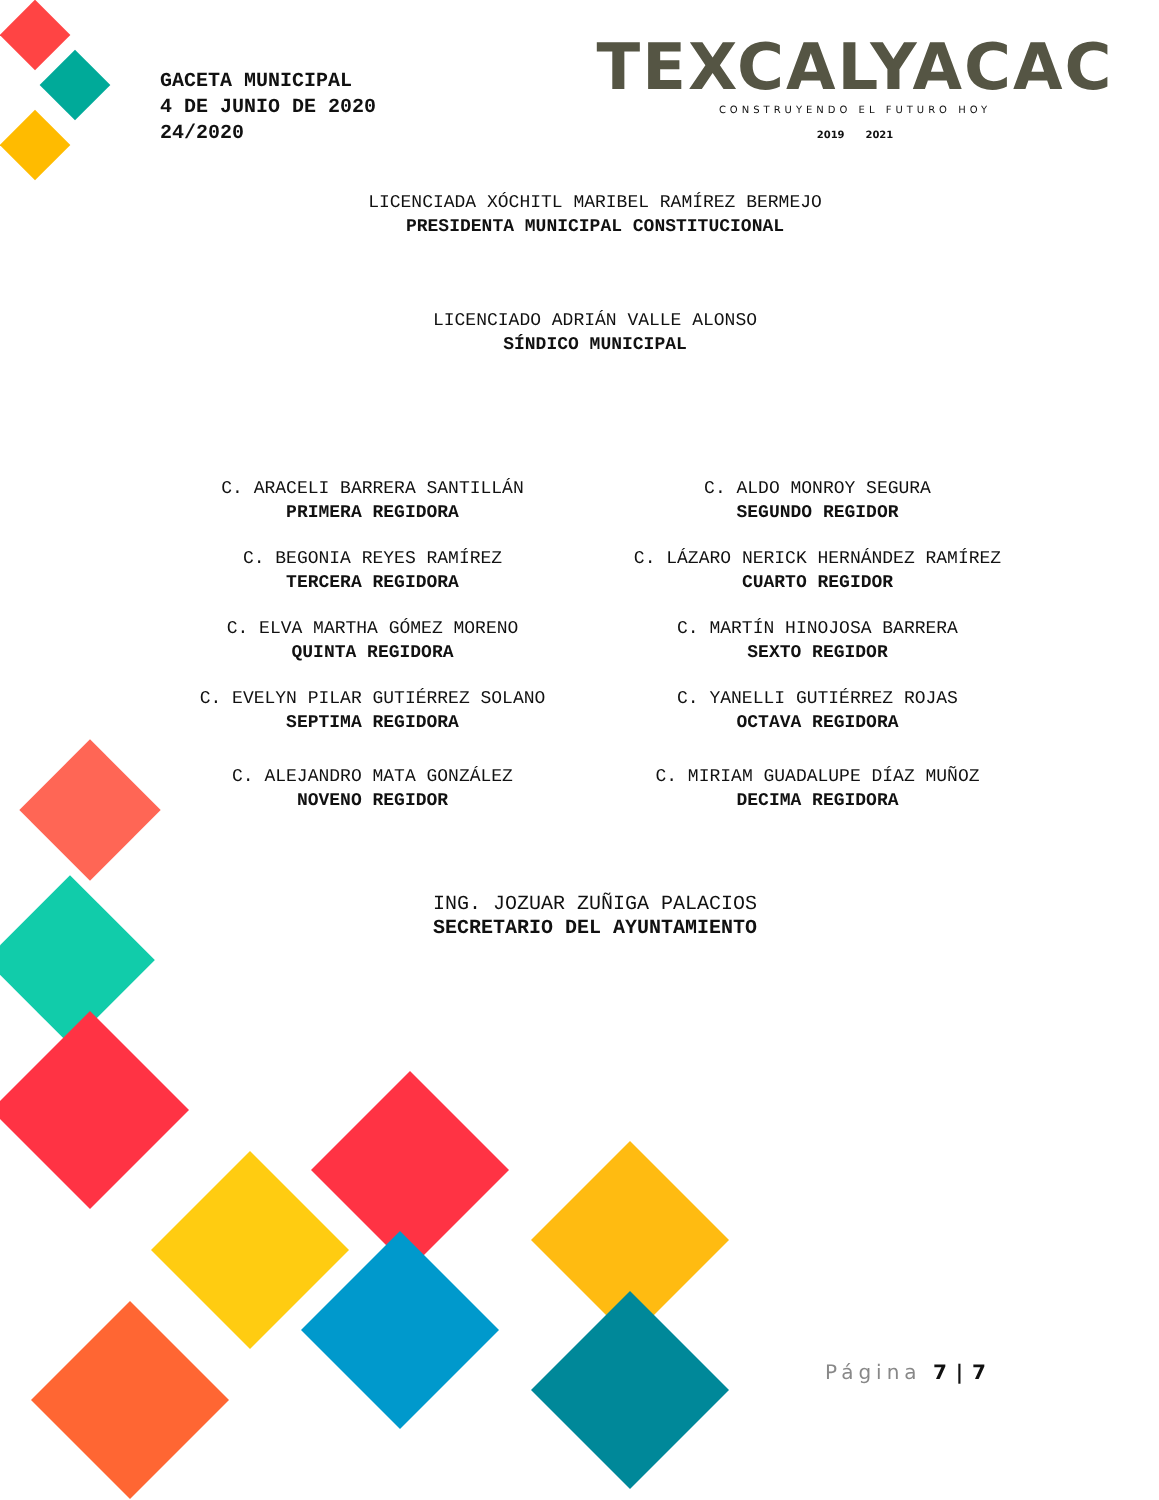GACETA MUNICIPAL
4 DE JUNIO DE 2020
24/2020
TEXCALYACAC
CONSTRUYENDO EL FUTURO HOY
2019 2021
LICENCIADA XÓCHITL MARIBEL RAMÍREZ BERMEJO
PRESIDENTA MUNICIPAL CONSTITUCIONAL
LICENCIADO ADRIÁN VALLE ALONSO
SÍNDICO MUNICIPAL
C. ARACELI BARRERA SANTILLÁN
PRIMERA REGIDORA
C. ALDO MONROY SEGURA
SEGUNDO REGIDOR
C. BEGONIA REYES RAMÍREZ
TERCERA REGIDORA
C. LÁZARO NERICK HERNÁNDEZ RAMÍREZ
CUARTO REGIDOR
C. ELVA MARTHA GÓMEZ MORENO
QUINTA REGIDORA
C. MARTÍN HINOJOSA BARRERA
SEXTO REGIDOR
C. EVELYN PILAR GUTIÉRREZ SOLANO
SEPTIMA REGIDORA
C. YANELLI GUTIÉRREZ ROJAS
OCTAVA REGIDORA
C. ALEJANDRO MATA GONZÁLEZ
NOVENO REGIDOR
C. MIRIAM GUADALUPE DÍAZ MUÑOZ
DECIMA REGIDORA
ING. JOZUAR ZUÑIGA PALACIOS
SECRETARIO DEL AYUNTAMIENTO
Página 7 | 7